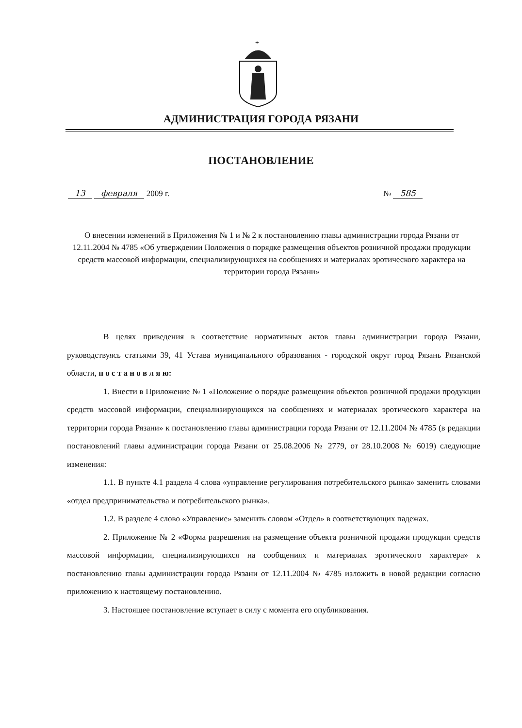+
АДМИНИСТРАЦИЯ ГОРОДА РЯЗАНИ
ПОСТАНОВЛЕНИЕ
13 февраля 2009 г. № 585
О внесении изменений в Приложения № 1 и № 2 к постановлению главы администрации города Рязани от 12.11.2004 № 4785 «Об утверждении Положения о порядке размещения объектов розничной продажи продукции средств массовой информации, специализирующихся на сообщениях и материалах эротического характера на территории города Рязани»
В целях приведения в соответствие нормативных актов главы администрации города Рязани, руководствуясь статьями 39, 41 Устава муниципального образования - городской округ город Рязань Рязанской области, п о с т а н о в л я ю:
1. Внести в Приложение № 1 «Положение о порядке размещения объектов розничной продажи продукции средств массовой информации, специализирующихся на сообщениях и материалах эротического характера на территории города Рязани» к постановлению главы администрации города Рязани от 12.11.2004 № 4785 (в редакции постановлений главы администрации города Рязани от 25.08.2006 № 2779, от 28.10.2008 № 6019) следующие изменения:
1.1. В пункте 4.1 раздела 4 слова «управление регулирования потребительского рынка» заменить словами «отдел предпринимательства и потребительского рынка».
1.2. В разделе 4 слово «Управление» заменить словом «Отдел» в соответствующих падежах.
2. Приложение № 2 «Форма разрешения на размещение объекта розничной продажи продукции средств массовой информации, специализирующихся на сообщениях и материалах эротического характера» к постановлению главы администрации города Рязани от 12.11.2004 № 4785 изложить в новой редакции согласно приложению к настоящему постановлению.
3. Настоящее постановление вступает в силу с момента его опубликования.